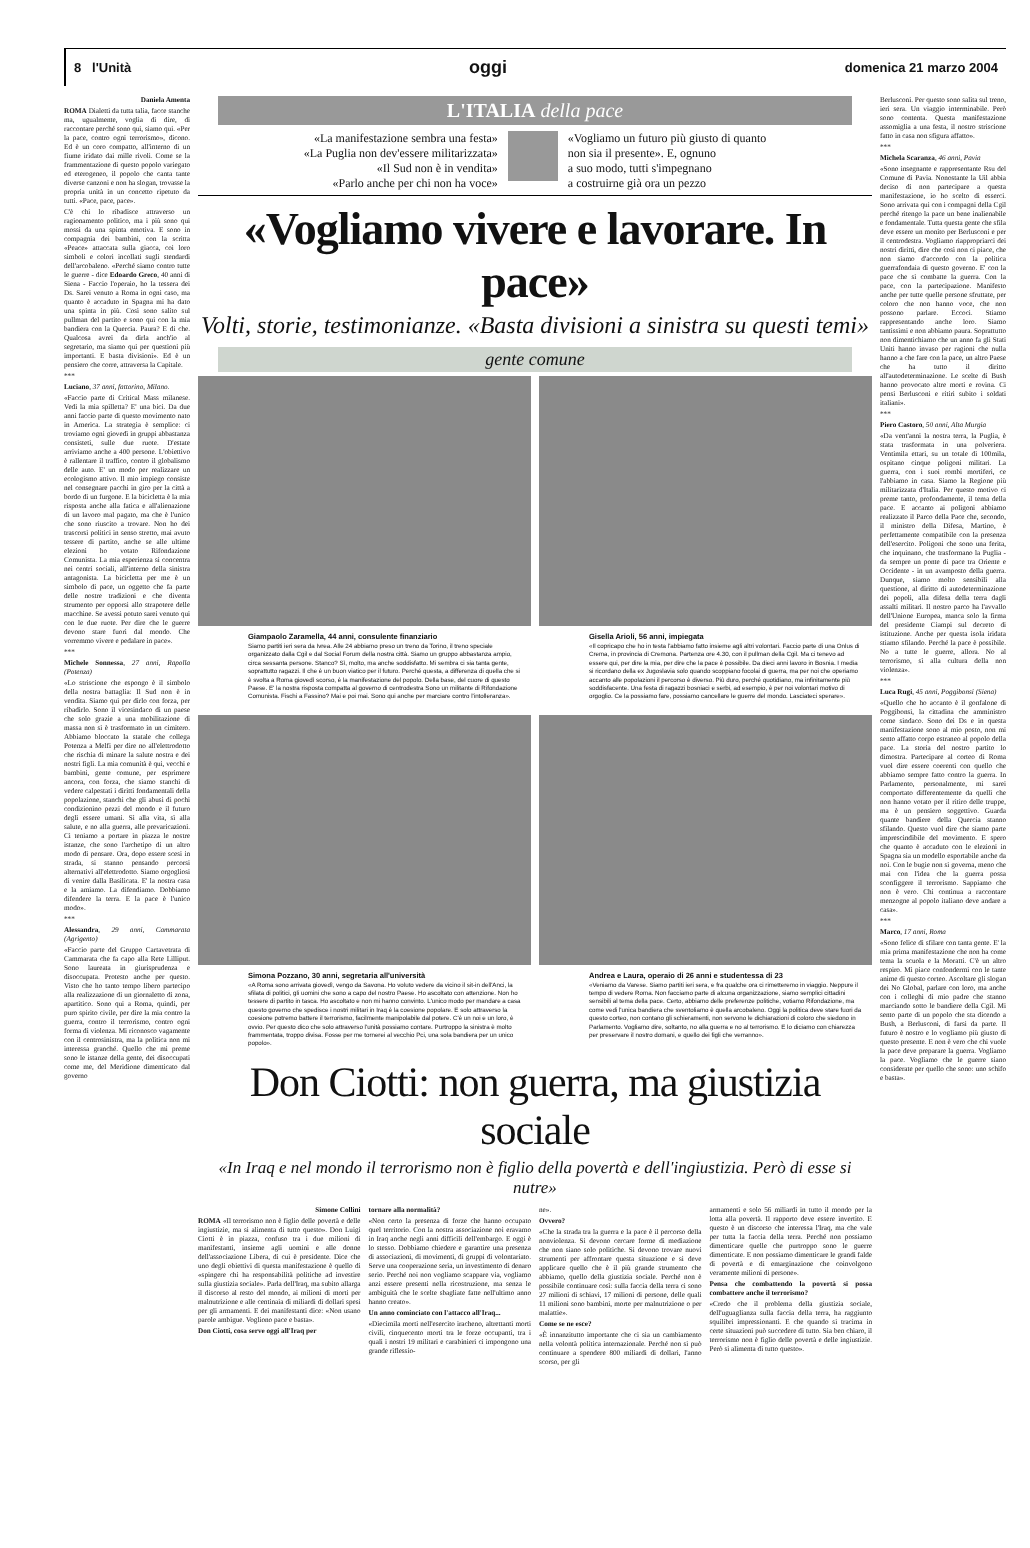8 l'Unità oggi domenica 21 marzo 2004
Daniela Amenta
ROMA Dialetti da tutta talia, facce stanche ma, ugualmente, voglia di dire, di raccontare perché sono qui, siamo qui. «Per la pace, contro ogni terrorismo», dicono. Ed è un coro compatto, all'interno di un fiume iridato dai mille rivoli. Come se la frammentazione di questo popolo variegato ed eterogeneo, il popolo che canta tante diverse canzoni e non ha slogan, trovasse la propria unità in un concetto ripetuto da tutti. «Pace, pace, pace».
C'è chi lo ribadisce attraverso un ragionamento politico, ma i più sono qui mossi da una spinta emotiva. E sono in compagnia dei bambini, con la scritta «Peace» attaccata sulla giacca, coi loro simboli e colori incollati sugli stendardi dell'arcobaleno. «Perché siamo contro tutte le guerre - dice Edoardo Greco, 40 anni di Siena - Faccio l'operaio, ho la tessera dei Ds. Sarei venuto a Roma in ogni caso, ma quanto è accaduto in Spagna mi ha dato una spinta in più. Così sono salito sul pullman del partito e sono qui con la mia bandiera con la Quercia. Paura? E di che. Qualcosa avrei da dirla anch'io al segretario, ma siamo qui per questioni più importanti. E basta divisioni». Ed è un pensiero che corre, attraversa la Capitale.
***
Luciano, 37 anni, fattorino, Milano.
«Faccio parte di Critical Mass milanese. Vedi la mia spilletta? E' una bici. Da due anni faccio parte di questo movimento nato in America. La strategia è semplice: ci troviamo ogni giovedì in gruppi abbastanza consisteti, sulle due ruote. D'estate arriviamo anche a 400 persone. L'obiettivo è rallentare il traffico, contro il globalismo delle auto. E' un modo per realizzare un ecologismo attivo. Il mio impiego consiste nel consegnare pacchi in giro per la città a bordo di un furgone. E la bicicletta è la mia risposta anche alla fatica e all'alienazione di un lavoro mal pagato, ma che è l'unico che sono riuscito a trovare. Non ho dei trascorsi politici in senso stretto, mai avuto tessere di partito, anche se alle ultime elezioni ho votato Rifondazione Comunista. La mia esperienza si concentra nei centri sociali, all'interno della sinistra antagonista. La bicicletta per me è un simbolo di pace, un oggetto che fa parte delle nostre tradizioni e che diventa strumento per opporsi allo strapotere delle macchine. Se avessi potuto sarei venuto qui con le due ruote. Per dire che le guerre devono stare fuori dal mondo. Che vorremmo vivere e pedalare in pace».
***
Michele Sonnessa, 27 anni, Rapolla (Potenza)
«Lo striscione che espongo è il simbolo della nostra battaglia: Il Sud non è in vendita. Siamo qui per dirlo con forza, per ribadirlo. Sono il vicesindaco di un paese che solo grazie a una mobilitazione di massa non si è trasformato in un cimitero. Abbiamo bloccato la statale che collega Potenza a Melfi per dire no all'elettrodotto che rischia di minare la salute nostra e dei nostri figli. La mia comunità è qui, vecchi e bambini, gente comune, per esprimere ancora, con forza, che siamo stanchi di vedere calpestati i diritti fondamentali della popolazione, stanchi che gli abusi di pochi condizionino pezzi del mondo e il futuro degli essere umani. Sì alla vita, sì alla salute, e no alla guerra, alle prevaricazioni. Ci teniamo a portare in piazza le nostre istanze, che sono l'archetipo di un altro modo di pensare. Ora, dopo essere scesi in strada, si stanno pensando percorsi alternativi all'elettrodotto. Siamo orgogliosi di venire dalla Basilicata. E' la nostra casa e la amiamo. La difendiamo. Dobbiamo difendere la terra. E la pace è l'unico modo».
***
Alessandra, 29 anni, Cammarata (Agrigento)
«Faccio parte del Gruppo Cartavetrata di Cammarata che fa capo alla Rete Lilliput. Sono laureata in giurisprudenza e disoccupata. Protesto anche per questo. Visto che ho tanto tempo libero partecipo alla realizzazione di un giornaletto di zona, apartitico. Sono qui a Roma, quindi, per puro spirito civile, per dire la mia contro la guerra, contro il terrorismo, contro ogni forma di violenza. Mi riconosco vagamente con il centrosinistra, ma la politica non mi interessa granché. Quello che mi preme sono le istanze della gente, dei disoccupati come me, del Meridione dimenticato dal governo
L'ITALIA della pace
«La manifestazione sembra una festa»
«La Puglia non dev'essere militarizzata»
«Il Sud non è in vendita»
«Parlo anche per chi non ha voce»
«Vogliamo un futuro più giusto di quanto
non sia il presente». E, ognuno
a suo modo, tutti s'impegnano
a costruirne già ora un pezzo
«Vogliamo vivere e lavorare. In pace»
Volti, storie, testimonianze. «Basta divisioni a sinistra su questi temi»
gente comune
Giampaolo Zaramella, 44 anni, consulente finanziario
Siamo partiti ieri sera da Ivrea. Alle 24 abbiamo preso un treno da Torino, il treno speciale organizzato dalla Cgil e dal Social Forum della nostra città. Siamo un gruppo abbastanza ampio, circa sessanta persone. Stanco? Sì, molto, ma anche soddisfatto. Mi sembra ci sia tanta gente, soprattutto ragazzi. Il che è un buon viatico per il futuro. Perché questa, a differenza di quella che si è svolta a Roma giovedì scorso, è la manifestazione del popolo. Della base, del cuore di questo Paese. E' la nostra risposta compatta al governo di centrodestra Sono un militante di Rifondazione Comunista. Fischi a Fassino? Mai e poi mai. Sono qui anche per marciare contro l'intolleranza».
Gisella Arioli, 56 anni, impiegata
«Il copricapo che ho in testa l'abbiamo fatto insieme agli altri volontari. Faccio parte di una Onlus di Crema, in provincia di Cremona. Partenza ore 4.30, con il pullman della Cgil. Ma ci tenevo ad essere qui, per dire la mia, per dire che la pace è possibile. Da dieci anni lavoro in Bosnia. I media si ricordano della ex Jugoslavia solo quando scoppiano focolai di guerra, ma per noi che operiamo accanto alle popolazioni il percorso è diverso. Più duro, perché quotidiano, ma infinitamente più soddisfacente. Una festa di ragazzi bosniaci e serbi, ad esempio, è per noi volontari motivo di orgoglio. Ce la possiamo fare, possiamo cancellare le guerre del mondo. Lasciateci sperare».
Simona Pozzano, 30 anni, segretaria all'università
«A Roma sono arrivata giovedì, vengo da Savona. Ho voluto vedere da vicino il sit-in dell'Anci, la sfilata di politici, gli uomini che sono a capo del nostro Paese. Ho ascoltato con attenzione. Non ho tessere di partito in tasca. Ho ascoltato e non mi hanno convinto. L'unico modo per mandare a casa questo governo che spedisce i nostri militari in Iraq è la coesione popolare. E solo attraverso la coesione potremo battere il terrorismo, facilmente manipolabile dal potere. C'è un noi e un loro, è ovvio. Per questo dico che solo attraverso l'unità possiamo contare. Purtroppo la sinistra è molto frammentata, troppo divisa. Fosse per me tornerei al vecchio Pci, una sola bandiera per un unico popolo».
Andrea e Laura, operaio di 26 anni e studentessa di 23
«Veniamo da Varese. Siamo partiti ieri sera, e fra qualche ora ci rimetteremo in viaggio. Neppure il tempo di vedere Roma. Non facciamo parte di alcuna organizzazione, siamo semplici cittadini sensibili al tema della pace. Certo, abbiamo delle preferenze politiche, votiamo Rifondazione, ma come vedi l'unica bandiera che sventoliamo è quella arcobaleno. Oggi la politica deve stare fuori da questo corteo, non contano gli schieramenti, non servono le dichiarazioni di coloro che siedono in Parlamento. Vogliamo dire, soltanto, no alla guerra e no al terrorismo. E lo diciamo con chiarezza per preservare il nostro domani, e quello dei figli che verranno».
Don Ciotti: non guerra, ma giustizia sociale
«In Iraq e nel mondo il terrorismo non è figlio della povertà e dell'ingiustizia. Però di esse si nutre»
Simone Collini
ROMA «Il terrorismo non è figlio delle povertà e delle ingiustizie, ma si alimenta di tutto questo». Don Luigi Ciotti è in piazza, confuso tra i due milioni di manifestanti, insieme agli uomini e alle donne dell'associazione Libera, di cui è presidente. Dice che uno degli obiettivi di questa manifestazione è quello di «spingere chi ha responsabilità politiche ad investire sulla giustizia sociale». Parla dell'Iraq, ma subito allarga il discorso al resto del mondo, ai milioni di morti per malnutrizione e alle centinaia di miliardi di dollari spesi per gli armamenti. E dei manifestanti dice: «Non usano parole ambigue. Vogliono pace e basta».
Don Ciotti, cosa serve oggi all'Iraq per
tornare alla normalità?
«Non certo la presenza di forze che hanno occupato quel territorio. Con la nostra associazione noi eravamo in Iraq anche negli anni difficili dell'embargo. E oggi è lo stesso. Dobbiamo chiedere e garantire una presenza di associazioni, di movimenti, di gruppi di volontariato. Serve una cooperazione seria, un investimento di denaro serio. Perché noi non vogliamo scappare via, vogliamo anzi essere presenti nella ricostruzione, ma senza le ambiguità che le scelte sbagliate fatte nell'ultimo anno hanno creato».
Un anno cominciato con l'attacco all'Iraq...
«Diecimila morti nell'esercito iracheno, altrettanti morti civili, cinquecento morti tra le forze occupanti, tra i quali i nostri 19 militari e carabinieri ci impongono una grande riflessio-
ne».
Ovvero?
«Che la strada tra la guerra e la pace è il percorso della nonviolenza. Si devono cercare forme di mediazione che non siano solo politiche. Si devono trovare nuovi strumenti per affrontare questa situazione e si deve applicare quello che è il più grande strumento che abbiamo, quello della giustizia sociale. Perché non è possibile continuare così: sulla faccia della terra ci sono 27 milioni di schiavi, 17 milioni di persone, delle quali 11 milioni sono bambini, morte per malnutrizione o per malattie».
Come se ne esce?
«È innanzitutto importante che ci sia un cambiamento nella volontà politica internazionale. Perché non si può continuare a spendere 800 miliardi di dollari, l'anno scorso, per gli
armamenti e solo 56 miliardi in tutto il mondo per la lotta alla povertà. Il rapporto deve essere invertito. E questo è un discorso che interessa l'Iraq, ma che vale per tutta la faccia della terra. Perché non possiamo dimenticare quelle che purtroppo sono le guerre dimenticate. E non possiamo dimenticare le grandi falde di povertà e di emarginazione che coinvolgono veramente milioni di persone».
Pensa che combattendo la povertà si possa combattere anche il terrorismo?
«Credo che il problema della giustizia sociale, dell'uguaglianza sulla faccia della terra, ha raggiunto squilibri impressionanti. E che quando si tracima in certe situazioni può succedere di tutto. Sia ben chiaro, il terrorismo non è figlio delle povertà e delle ingiustizie. Però si alimenta di tutto questo».
Berlusconi. Per questo sono salita sul treno, ieri sera. Un viaggio interminabile. Però sono contenta. Questa manifestazione assomiglia a una festa, il nostro striscione fatto in casa non sfigura affatto».
***
Michela Scaranza, 46 anni, Pavia
«Sono insegnante e rappresentante Rsu del Comune di Pavia. Nonostante la Uil abbia deciso di non partecipare a questa manifestazione, io ho scelto di esserci. Sono arrivata qui con i compagni della Cgil perché ritengo la pace un bene inalienabile e fondamentale. Tutta questa gente che sfila deve essere un monito per Berlusconi e per il centrodestra. Vogliamo riappropriarci dei nostri diritti, dire che così non ci piace, che non siamo d'accordo con la politica guerrafondaia di questo governo. E' con la pace che si combatte la guerra. Con la pace, con la partecipazione. Manifesto anche per tutte quelle persone sfruttate, per coloro che non hanno voce, che non possono parlare. Eccoci. Stiamo rappresentando anche loro. Siamo tantissimi e non abbiamo paura. Soprattutto non dimentichiamo che un anno fa gli Stati Uniti hanno invaso per ragioni che nulla hanno a che fare con la pace, un altro Paese che ha tutto il diritto all'autodeterminazione. Le scelte di Bush hanno provocato altre morti e rovina. Ci pensi Berlusconi e ritiri subito i soldati italiani».
***
Piero Castoro, 50 anni, Alta Murgia
«Da vent'anni la nostra terra, la Puglia, è stata trasformata in una polveriera. Ventimila ettari, su un totale di 100mila, ospitano cinque poligoni militari. La guerra, con i suoi rombi mortiferi, ce l'abbiamo in casa. Siamo la Regione più militarizzata d'Italia. Per questo motivo ci preme tanto, profondamente, il tema della pace. E accanto ai poligoni abbiamo realizzato il Parco della Pace che, secondo, il ministro della Difesa, Martino, è perfettamente compatibile con la presenza dell'esercito. Poligoni che sono una ferita, che inquinano, che trasformano la Puglia - da sempre un ponte di pace tra Oriente e Occidente - in un avamposto della guerra. Dunque, siamo molto sensibili alla questione, al diritto di autodeterminazione dei popoli, alla difesa della terra dagli assalti militari. Il nostro parco ha l'avvallo dell'Unione Europea, manca solo la firma del presidente Ciampi sul decreto di istituzione. Anche per questa isola iridata stiamo sfilando. Perché la pace è possibile. No a tutte le guerre, allora. No al terrorismo, sì alla cultura della non violenza».
***
Luca Rugi, 45 anni, Poggibonsi (Siena)
«Quello che ho accanto è il gonfalone di Poggibonsi, la cittadina che amministro come sindaco. Sono dei Ds e in questa manifestazione sono al mio posto, non mi sento affatto corpo estraneo al popolo della pace. La storia del nostro partito lo dimostra. Partecipare al corteo di Roma vuol dire essere coerenti con quello che abbiamo sempre fatto contro la guerra. In Parlamento, personalmente, mi sarei comportato differentemente da quelli che non hanno votato per il ritiro delle truppe, ma è un pensiero soggettivo. Guarda quante bandiere della Quercia stanno sfilando. Questo vuol dire che siamo parte imprescindibile del movimento. E spero che quanto è accaduto con le elezioni in Spagna sia un modello esportabile anche da noi. Con le bugie non si governa, meno che mai con l'idea che la guerra possa sconfiggere il terrorismo. Sappiamo che non è vero. Chi continua a raccontare menzogne al popolo italiano deve andare a casa».
***
Marco, 17 anni, Roma
«Sono felice di sfilare con tanta gente. E' la mia prima manifestazione che non ha come tema la scuola e la Moratti. C'è un altro respiro. Mi piace confondermi con le tante anime di questo corteo. Ascoltare gli slogan dei No Global, parlare con loro, ma anche con i colleghi di mio padre che stanno marciando sotto le bandiere della Cgil. Mi sento parte di un popolo che sta dicendo a Bush, a Berlusconi, di farsi da parte. Il futuro è nostro e lo vogliamo più giusto di questo presente. E non è vero che chi vuole la pace deve preparare la guerra. Vogliamo la pace. Vogliamo che le guerre siano considerate per quello che sono: uno schifo e basta».